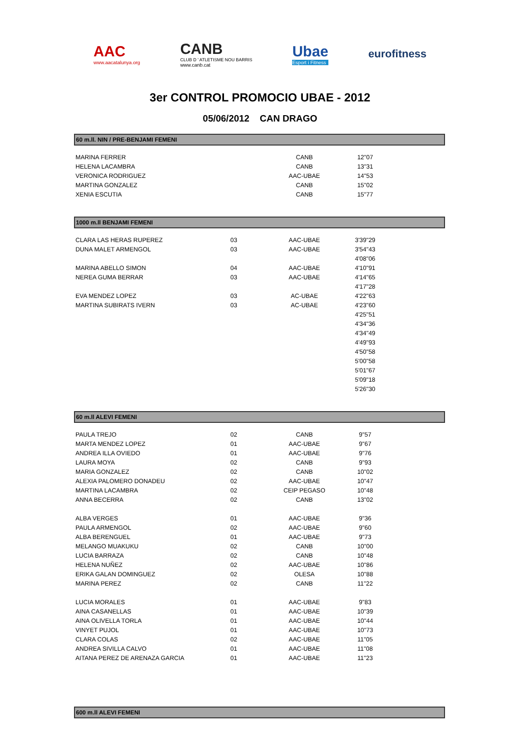AAC
www.aacatalunya.org
CANB
CLUB D ' ATLETISME NOU BARRIS
www.canb.cat
Ubae
Esport i Fitness
eurofitness
3er CONTROL PROMOCIO UBAE - 2012
05/06/2012 CAN DRAGO
60 m.ll. NIN / PRE-BENJAMI FEMENI
| MARINA FERRER | | CANB | 12"07 |
| HELENA LACAMBRA | | CANB | 13"31 |
| VERONICA RODRIGUEZ | | AAC-UBAE | 14"53 |
| MARTINA GONZALEZ | | CANB | 15"02 |
| XENIA ESCUTIA | | CANB | 15"77 |
1000 m.ll BENJAMI FEMENI
| CLARA LAS HERAS RUPEREZ | 03 | AAC-UBAE | 3'39"29 |
| DUNA MALET ARMENGOL | 03 | AAC-UBAE | 3'54"43 |
| | | | 4'08"06 |
| MARINA ABELLO SIMON | 04 | AAC-UBAE | 4'10"91 |
| NEREA GUMA BERRAR | 03 | AAC-UBAE | 4'14"65 |
| | | | 4'17"28 |
| EVA MENDEZ LOPEZ | 03 | AC-UBAE | 4'22"63 |
| MARTINA SUBIRATS IVERN | 03 | AC-UBAE | 4'23"60 |
| | | | 4'25"51 |
| | | | 4'34"36 |
| | | | 4'34"49 |
| | | | 4'49"93 |
| | | | 4'50"58 |
| | | | 5'00"58 |
| | | | 5'01"67 |
| | | | 5'09"18 |
| | | | 5'26"30 |
60 m.ll ALEVI FEMENI
| PAULA TREJO | 02 | CANB | 9"57 |
| MARTA MENDEZ LOPEZ | 01 | AAC-UBAE | 9"67 |
| ANDREA ILLA OVIEDO | 01 | AAC-UBAE | 9"76 |
| LAURA MOYA | 02 | CANB | 9"93 |
| MARIA GONZALEZ | 02 | CANB | 10"02 |
| ALEXIA PALOMERO DONADEU | 02 | AAC-UBAE | 10"47 |
| MARTINA LACAMBRA | 02 | CEIP PEGASO | 10"48 |
| ANNA BECERRA | 02 | CANB | 13"02 |
| ALBA VERGES | 01 | AAC-UBAE | 9"36 |
| PAULA ARMENGOL | 02 | AAC-UBAE | 9"60 |
| ALBA BERENGUEL | 01 | AAC-UBAE | 9"73 |
| MELANGO MUAKUKU | 02 | CANB | 10"00 |
| LUCIA BARRAZA | 02 | CANB | 10"48 |
| HELENA NUÑEZ | 02 | AAC-UBAE | 10"86 |
| ERIKA GALAN DOMINGUEZ | 02 | OLESA | 10"88 |
| MARINA PEREZ | 02 | CANB | 11"22 |
| LUCIA MORALES | 01 | AAC-UBAE | 9"83 |
| AINA CASANELLAS | 01 | AAC-UBAE | 10"39 |
| AINA OLIVELLA TORLA | 01 | AAC-UBAE | 10"44 |
| VINYET PUJOL | 01 | AAC-UBAE | 10"73 |
| CLARA COLAS | 02 | AAC-UBAE | 11"05 |
| ANDREA SIVILLA CALVO | 01 | AAC-UBAE | 11"08 |
| AITANA PEREZ DE ARENAZA GARCIA | 01 | AAC-UBAE | 11"23 |
600 m.ll ALEVI FEMENI